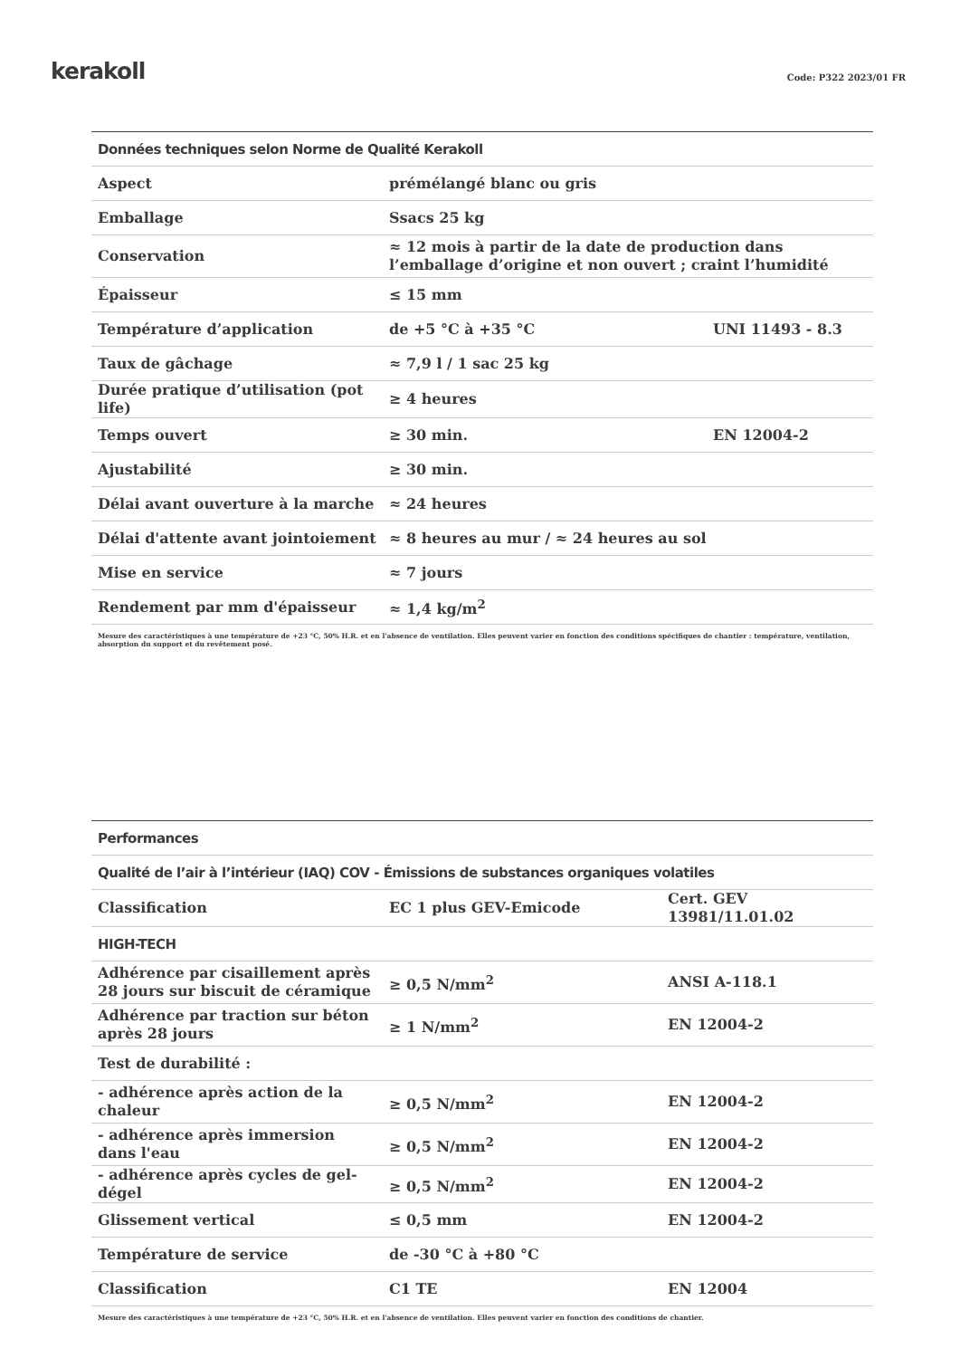kerakoll
Code: P322 2023/01 FR
| Données techniques selon Norme de Qualité Kerakoll | | |
| --- | --- | --- |
| Aspect | prémélangé blanc ou gris | |
| Emballage | Ssacs 25 kg | |
| Conservation | ≈ 12 mois à partir de la date de production dans l’emballage d’origine et non ouvert ; craint l’humidité | |
| Épaisseur | ≤ 15 mm | |
| Température d’application | de +5 °C à +35 °C | UNI 11493 - 8.3 |
| Taux de gâchage | ≈ 7,9 l / 1 sac 25 kg | |
| Durée pratique d’utilisation (pot life) | ≥ 4 heures | |
| Temps ouvert | ≥ 30 min. | EN 12004-2 |
| Ajustabilité | ≥ 30 min. | |
| Délai avant ouverture à la marche | ≈ 24 heures | |
| Délai d'attente avant jointoiement | ≈ 8 heures au mur / ≈ 24 heures au sol | |
| Mise en service | ≈ 7 jours | |
| Rendement par mm d'épaisseur | ≈ 1,4 kg/m<sup>2</sup> | |
Mesure des caractéristiques à une température de +23 °C, 50% H.R. et en l'absence de ventilation. Elles peuvent varier en fonction des conditions spécifiques de chantier : température, ventilation, absorption du support et du revêtement posé.
| Performances | | |
| --- | --- | --- |
| Qualité de l’air à l’intérieur (IAQ) COV - Émissions de substances organiques volatiles | | |
| Classification | EC 1 plus GEV-Emicode | Cert. GEV 13981/11.01.02 |
| HIGH-TECH | | |
| Adhérence par cisaillement après 28 jours sur biscuit de céramique | ≥ 0,5 N/mm<sup>2</sup> | ANSI A-118.1 |
| Adhérence par traction sur béton après 28 jours | ≥ 1 N/mm<sup>2</sup> | EN 12004-2 |
| Test de durabilité : | | |
| - adhérence après action de la chaleur | ≥ 0,5 N/mm<sup>2</sup> | EN 12004-2 |
| - adhérence après immersion dans l'eau | ≥ 0,5 N/mm<sup>2</sup> | EN 12004-2 |
| - adhérence après cycles de gel-dégel | ≥ 0,5 N/mm<sup>2</sup> | EN 12004-2 |
| Glissement vertical | ≤ 0,5 mm | EN 12004-2 |
| Température de service | de -30 °C à +80 °C | |
| Classification | C1 TE | EN 12004 |
Mesure des caractéristiques à une température de +23 °C, 50% H.R. et en l'absence de ventilation. Elles peuvent varier en fonction des conditions de chantier.